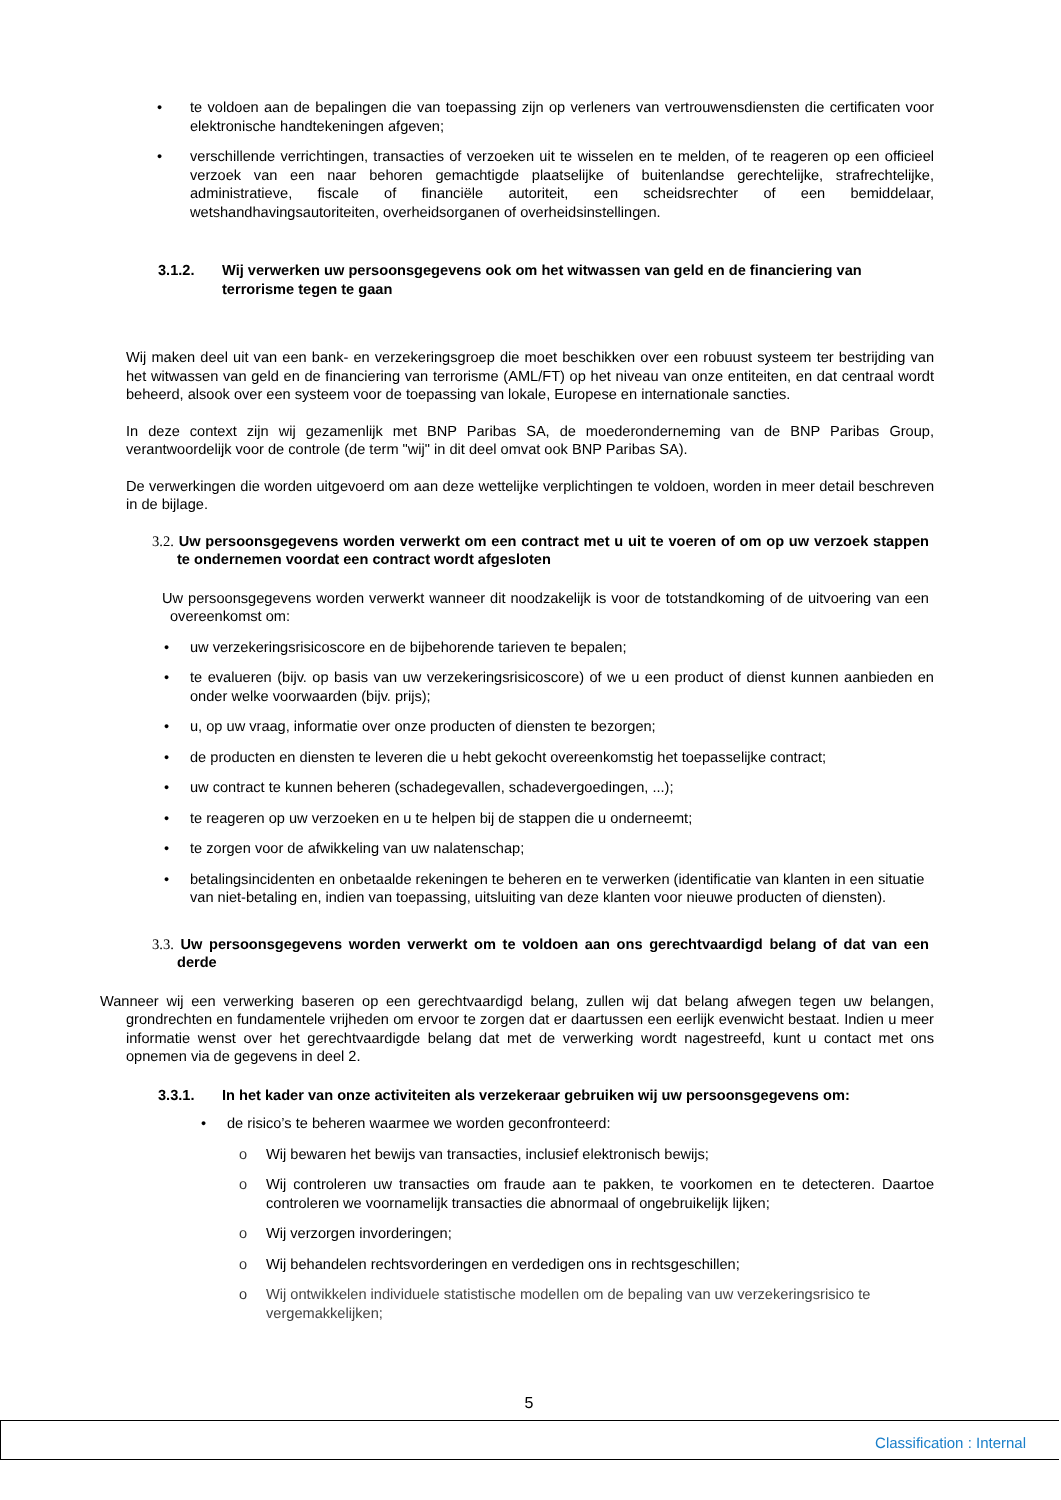• te voldoen aan de bepalingen die van toepassing zijn op verleners van vertrouwensdiensten die certificaten voor elektronische handtekeningen afgeven;
• verschillende verrichtingen, transacties of verzoeken uit te wisselen en te melden, of te reageren op een officieel verzoek van een naar behoren gemachtigde plaatselijke of buitenlandse gerechtelijke, strafrechtelijke, administratieve, fiscale of financiële autoriteit, een scheidsrechter of een bemiddelaar, wetshandhavingsautoriteiten, overheidsorganen of overheidsinstellingen.
3.1.2. Wij verwerken uw persoonsgegevens ook om het witwassen van geld en de financiering van terrorisme tegen te gaan
Wij maken deel uit van een bank- en verzekeringsgroep die moet beschikken over een robuust systeem ter bestrijding van het witwassen van geld en de financiering van terrorisme (AML/FT) op het niveau van onze entiteiten, en dat centraal wordt beheerd, alsook over een systeem voor de toepassing van lokale, Europese en internationale sancties.
In deze context zijn wij gezamenlijk met BNP Paribas SA, de moederonderneming van de BNP Paribas Group, verantwoordelijk voor de controle (de term "wij" in dit deel omvat ook BNP Paribas SA).
De verwerkingen die worden uitgevoerd om aan deze wettelijke verplichtingen te voldoen, worden in meer detail beschreven in de bijlage.
3.2. Uw persoonsgegevens worden verwerkt om een contract met u uit te voeren of om op uw verzoek stappen te ondernemen voordat een contract wordt afgesloten
Uw persoonsgegevens worden verwerkt wanneer dit noodzakelijk is voor de totstandkoming of de uitvoering van een overeenkomst om:
• uw verzekeringsrisicoscore en de bijbehorende tarieven te bepalen;
• te evalueren (bijv. op basis van uw verzekeringsrisicoscore) of we u een product of dienst kunnen aanbieden en onder welke voorwaarden (bijv. prijs);
• u, op uw vraag, informatie over onze producten of diensten te bezorgen;
• de producten en diensten te leveren die u hebt gekocht overeenkomstig het toepasselijke contract;
• uw contract te kunnen beheren (schadegevallen, schadevergoedingen, ...);
• te reageren op uw verzoeken en u te helpen bij de stappen die u onderneemt;
• te zorgen voor de afwikkeling van uw nalatenschap;
• betalingsincidenten en onbetaalde rekeningen te beheren en te verwerken (identificatie van klanten in een situatie van niet-betaling en, indien van toepassing, uitsluiting van deze klanten voor nieuwe producten of diensten).
3.3. Uw persoonsgegevens worden verwerkt om te voldoen aan ons gerechtvaardigd belang of dat van een derde
Wanneer wij een verwerking baseren op een gerechtvaardigd belang, zullen wij dat belang afwegen tegen uw belangen, grondrechten en fundamentele vrijheden om ervoor te zorgen dat er daartussen een eerlijk evenwicht bestaat. Indien u meer informatie wenst over het gerechtvaardigde belang dat met de verwerking wordt nagestreefd, kunt u contact met ons opnemen via de gegevens in deel 2.
3.3.1. In het kader van onze activiteiten als verzekeraar gebruiken wij uw persoonsgegevens om:
• de risico’s te beheren waarmee we worden geconfronteerd:
o Wij bewaren het bewijs van transacties, inclusief elektronisch bewijs;
o Wij controleren uw transacties om fraude aan te pakken, te voorkomen en te detecteren. Daartoe controleren we voornamelijk transacties die abnormaal of ongebruikelijk lijken;
o Wij verzorgen invorderingen;
o Wij behandelen rechtsvorderingen en verdedigen ons in rechtsgeschillen;
o Wij ontwikkelen individuele statistische modellen om de bepaling van uw verzekeringsrisico te vergemakkelijken;
5
Classification : Internal